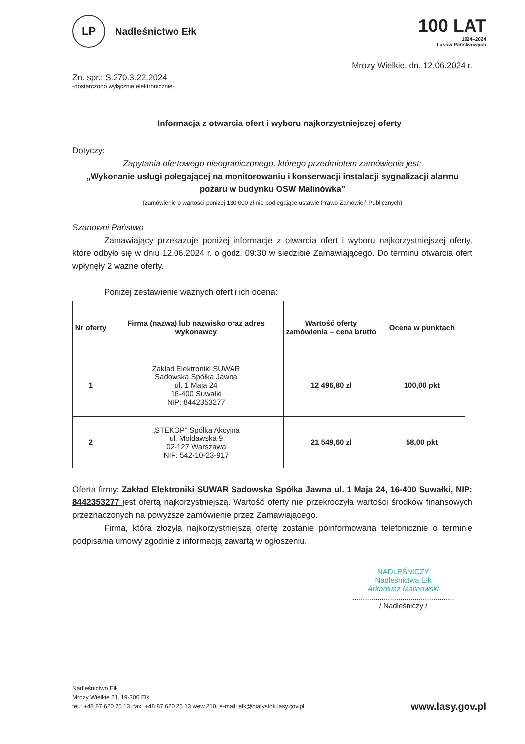LP
Nadleśnictwo Ełk
100 LAT
1924–2024
Lasów Państwowych
Mrozy Wielkie, dn. 12.06.2024 r.
Zn. spr.: S.270.3.22.2024
-dostarczono wyłącznie elektronicznie-
Informacja z otwarcia ofert i wyboru najkorzystniejszej oferty
Dotyczy:
Zapytania ofertowego nieograniczonego, którego przedmiotem zamówienia jest:
„Wykonanie usługi polegającej na monitorowaniu i konserwacji instalacji sygnalizacji alarmu pożaru w budynku OSW Malinówka”
(zamówienie o wartości poniżej 130 000 zł nie podlegające ustawie Prawo Zamówień Publicznych)
Szanowni Państwo
Zamawiający przekazuje poniżej informacje z otwarcia ofert i wyboru najkorzystniejszej oferty, które odbyło się w dniu 12.06.2024 r. o godz. 09:30 w siedzibie Zamawiającego. Do terminu otwarcia ofert wpłynęły 2 ważne oferty.
Poniżej zestawienie ważnych ofert i ich ocena:
| Nr oferty | Firma (nazwa) lub nazwisko oraz adres wykonawcy | Wartość oferty zamówienia – cena brutto | Ocena w punktach |
| --- | --- | --- | --- |
| 1 | Zakład Elektroniki SUWAR Sadowska Spółka Jawna ul. 1 Maja 24 16-400 Suwałki NIP: 8442353277 | 12 496,80 zł | 100,00 pkt |
| 2 | „STEKOP” Spółka Akcyjna ul. Mołdawska 9 02-127 Warszawa NIP: 542-10-23-917 | 21 549,60 zł | 58,00 pkt |
Oferta firmy: Zakład Elektroniki SUWAR Sadowska Spółka Jawna ul. 1 Maja 24, 16-400 Suwałki, NIP: 8442353277 jest ofertą najkorzystniejszą. Wartość oferty nie przekroczyła wartości środków finansowych przeznaczonych na powyższe zamówienie przez Zamawiającego.
Firma, która złożyła najkorzystniejszą ofertę zostanie poinformowana telefonicznie o terminie podpisania umowy zgodnie z informacją zawartą w ogłoszeniu.
NADLEŚNICZY
Nadleśnictwa Ełk
Arkadiusz Malinowski
.................................................
/ Nadleśniczy /
Nadleśnictwo Ełk
Mrozy Wielkie 21, 19-300 Ełk
tel.: +48 87 620 25 13, fax: +48 87 620 25 13 wew.210, e-mail: elk@bialystok.lasy.gov.pl
www.lasy.gov.pl